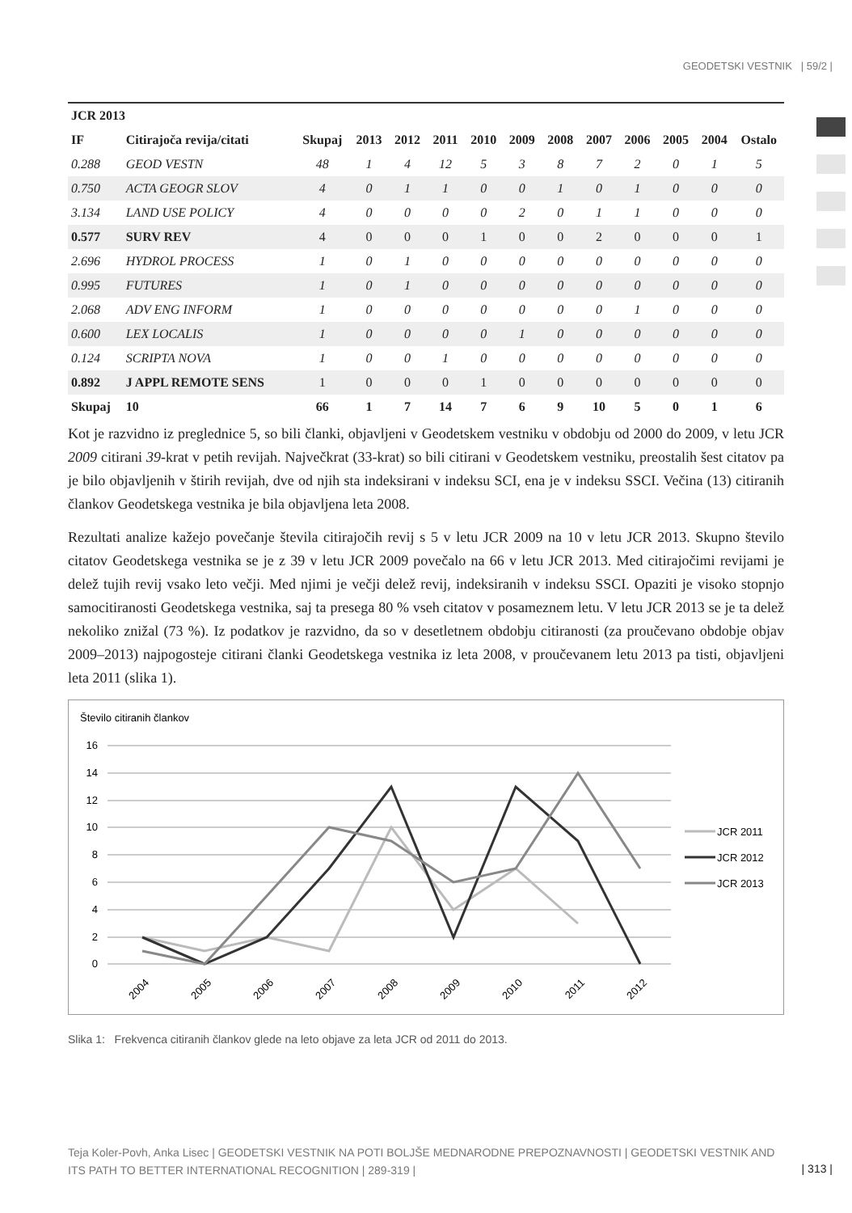GEODETSKI VESTNIK | 59/2 |
| JCR 2013 | | | | | | | | | | | | | |
| --- | --- | --- | --- | --- | --- | --- | --- | --- | --- | --- | --- | --- | --- |
| IF | Citirajoča revija/citati | Skupaj | 2013 | 2012 | 2011 | 2010 | 2009 | 2008 | 2007 | 2006 | 2005 | 2004 | Ostalo |
| 0.288 | GEOD VESTN | 48 | 1 | 4 | 12 | 5 | 3 | 8 | 7 | 2 | 0 | 1 | 5 |
| 0.750 | ACTA GEOGR SLOV | 4 | 0 | 1 | 1 | 0 | 0 | 1 | 0 | 1 | 0 | 0 | 0 |
| 3.134 | LAND USE POLICY | 4 | 0 | 0 | 0 | 0 | 2 | 0 | 1 | 1 | 0 | 0 | 0 |
| 0.577 | SURV REV | 4 | 0 | 0 | 0 | 1 | 0 | 0 | 2 | 0 | 0 | 0 | 1 |
| 2.696 | HYDROL PROCESS | 1 | 0 | 1 | 0 | 0 | 0 | 0 | 0 | 0 | 0 | 0 | 0 |
| 0.995 | FUTURES | 1 | 0 | 1 | 0 | 0 | 0 | 0 | 0 | 0 | 0 | 0 | 0 |
| 2.068 | ADV ENG INFORM | 1 | 0 | 0 | 0 | 0 | 0 | 0 | 0 | 1 | 0 | 0 | 0 |
| 0.600 | LEX LOCALIS | 1 | 0 | 0 | 0 | 0 | 1 | 0 | 0 | 0 | 0 | 0 | 0 |
| 0.124 | SCRIPTA NOVA | 1 | 0 | 0 | 1 | 0 | 0 | 0 | 0 | 0 | 0 | 0 | 0 |
| 0.892 | J APPL REMOTE SENS | 1 | 0 | 0 | 0 | 1 | 0 | 0 | 0 | 0 | 0 | 0 | 0 |
| Skupaj | 10 | 66 | 1 | 7 | 14 | 7 | 6 | 9 | 10 | 5 | 0 | 1 | 6 |
Kot je razvidno iz preglednice 5, so bili članki, objavljeni v Geodetskem vestniku v obdobju od 2000 do 2009, v letu JCR 2009 citirani 39-krat v petih revijah. Največkrat (33-krat) so bili citirani v Geodetskem vestniku, preostalih šest citatov pa je bilo objavljenih v štirih revijah, dve od njih sta indeksirani v indeksu SCI, ena je v indeksu SSCI. Večina (13) citiranih člankov Geodetskega vestnika je bila objavljena leta 2008.
Rezultati analize kažejo povečanje števila citirajočih revij s 5 v letu JCR 2009 na 10 v letu JCR 2013. Skupno število citatov Geodetskega vestnika se je z 39 v letu JCR 2009 povečalo na 66 v letu JCR 2013. Med citirajočimi revijami je delež tujih revij vsako leto večji. Med njimi je večji delež revij, indeksiranih v indeksu SSCI. Opaziti je visoko stopnjo samocitiranosti Geodetskega vestnika, saj ta presega 80 % vseh citatov v posameznem letu. V letu JCR 2013 se je ta delež nekoliko znižal (73 %). Iz podatkov je razvidno, da so v desetletnem obdobju citiranosti (za proučevano obdobje objav 2009–2013) najpogosteje citirani članki Geodetskega vestnika iz leta 2008, v proučevanem letu 2013 pa tisti, objavljeni leta 2011 (slika 1).
Število citiranih člankov
16
14
12
10
8
6
4
2
0
2004
2005
2006
2007
2008
2009
2010
2011
2012
JCR 2011
JCR 2012
JCR 2013
Slika 1: Frekvenca citiranih člankov glede na leto objave za leta JCR od 2011 do 2013.
Teja Koler-Povh, Anka Lisec | GEODETSKI VESTNIK NA POTI BOLJŠE MEDNARODNE PREPOZNAVNOSTI | GEODETSKI VESTNIK AND ITS PATH TO BETTER INTERNATIONAL RECOGNITION | 289-319 |
| 313 |